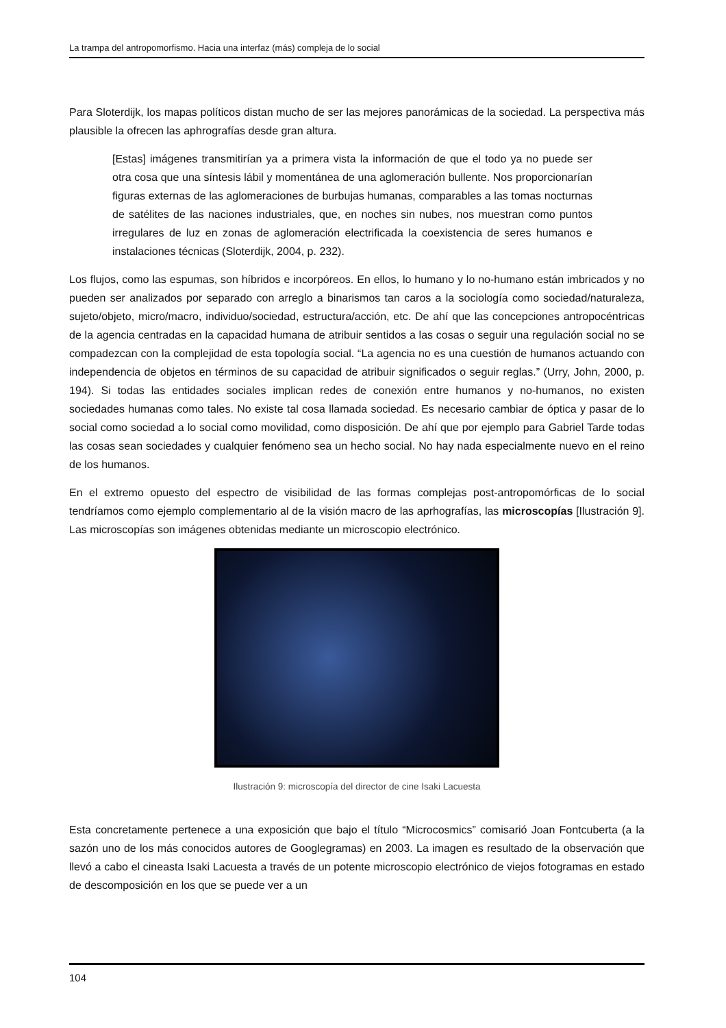La trampa del antropomorfismo. Hacia una interfaz (más) compleja de lo social
Para Sloterdijk, los mapas políticos distan mucho de ser las mejores panorámicas de la sociedad. La perspectiva más plausible la ofrecen las aphrografías desde gran altura.
[Estas] imágenes transmitirían ya a primera vista la información de que el todo ya no puede ser otra cosa que una síntesis lábil y momentánea de una aglomeración bullente. Nos proporcionarían figuras externas de las aglomeraciones de burbujas humanas, comparables a las tomas nocturnas de satélites de las naciones industriales, que, en noches sin nubes, nos muestran como puntos irregulares de luz en zonas de aglomeración electrificada la coexistencia de seres humanos e instalaciones técnicas (Sloterdijk, 2004, p. 232).
Los flujos, como las espumas, son híbridos e incorpóreos. En ellos, lo humano y lo no-humano están imbricados y no pueden ser analizados por separado con arreglo a binarismos tan caros a la sociología como sociedad/naturaleza, sujeto/objeto, micro/macro, individuo/sociedad, estructura/acción, etc. De ahí que las concepciones antropocéntricas de la agencia centradas en la capacidad humana de atribuir sentidos a las cosas o seguir una regulación social no se compadezcan con la complejidad de esta topología social. “La agencia no es una cuestión de humanos actuando con independencia de objetos en términos de su capacidad de atribuir significados o seguir reglas.” (Urry, John, 2000, p. 194). Si todas las entidades sociales implican redes de conexión entre humanos y no-humanos, no existen sociedades humanas como tales. No existe tal cosa llamada sociedad. Es necesario cambiar de óptica y pasar de lo social como sociedad a lo social como movilidad, como disposición. De ahí que por ejemplo para Gabriel Tarde todas las cosas sean sociedades y cualquier fenómeno sea un hecho social. No hay nada especialmente nuevo en el reino de los humanos.
En el extremo opuesto del espectro de visibilidad de las formas complejas post-antropomórficas de lo social tendríamos como ejemplo complementario al de la visión macro de las aprhografías, las microscopías [Ilustración 9]. Las microscopías son imágenes obtenidas mediante un microscopio electrónico.
Ilustración 9: microscopía del director de cine Isaki Lacuesta
Esta concretamente pertenece a una exposición que bajo el título “Microcosmics” comisarió Joan Fontcuberta (a la sazón uno de los más conocidos autores de Googlegramas) en 2003. La imagen es resultado de la observación que llevó a cabo el cineasta Isaki Lacuesta a través de un potente microscopio electrónico de viejos fotogramas en estado de descomposición en los que se puede ver a un
104